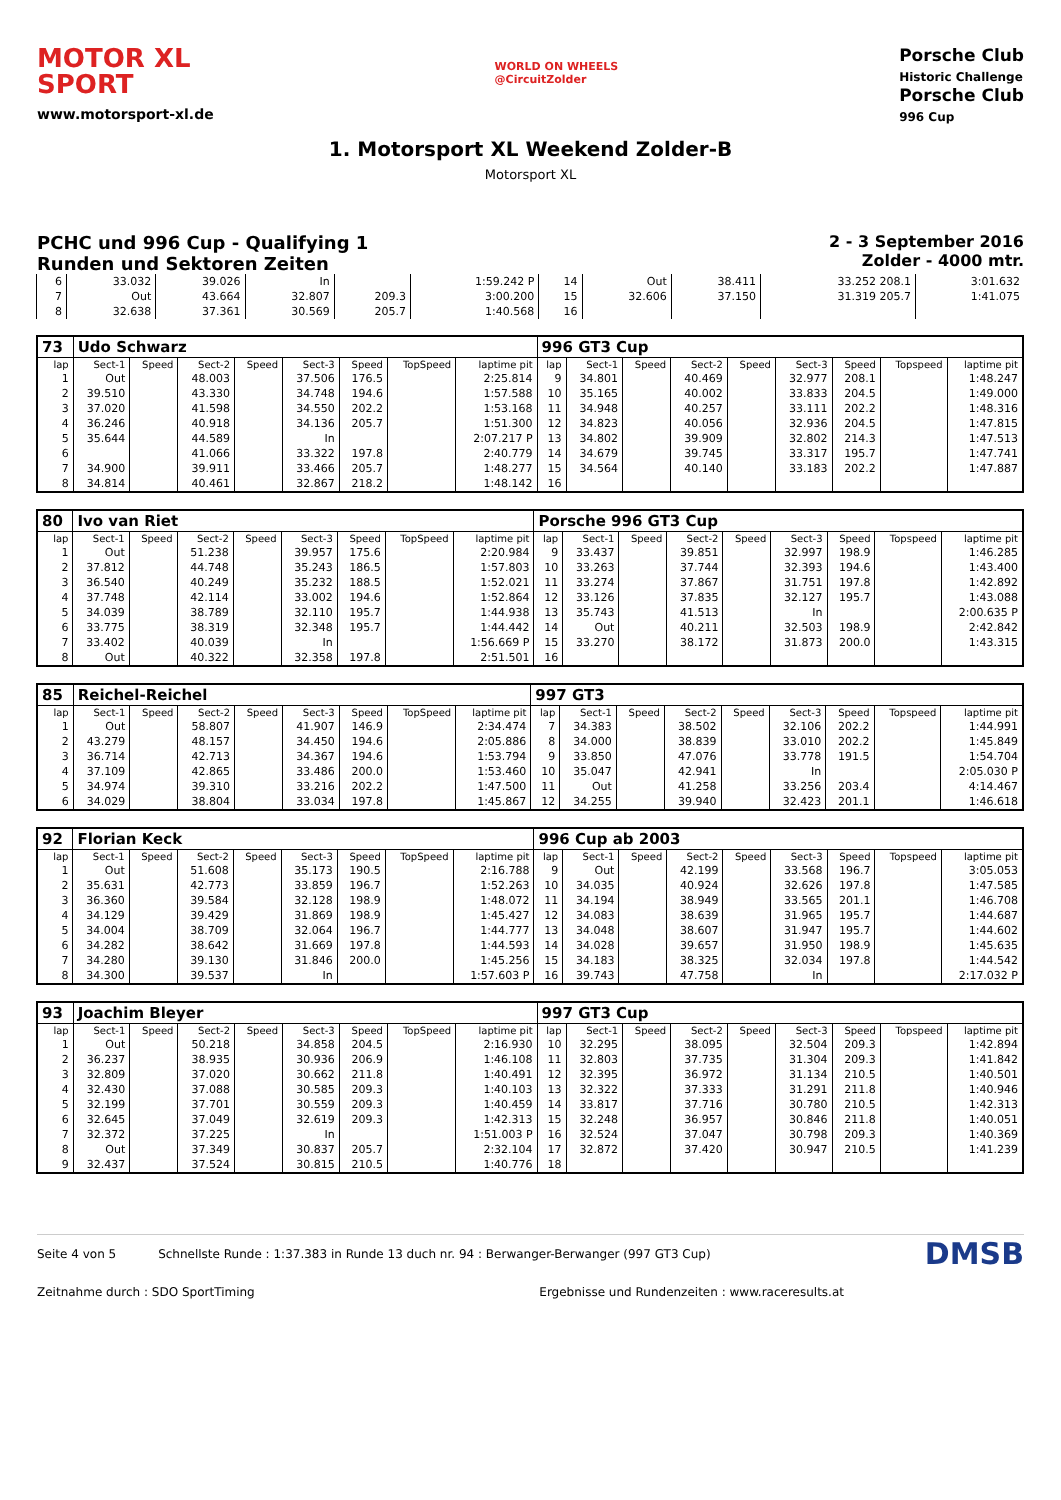MOTOR XL
SPORT
www.motorsport-xl.de
WORLD ON WHEELS
@CircuitZolder
Porsche Club
Historic Challenge
Porsche Club
996 Cup
1. Motorsport XL Weekend Zolder-B
Motorsport XL
PCHC und 996 Cup - Qualifying 1
Runden und Sektoren Zeiten
2 - 3 September 2016
Zolder - 4000 mtr.
| 6 | 33.032 | 39.026 | In | | 1:59.242 P | 14 | Out | 38.411 | 33.252 208.1 | 3:01.632 |
| 7 | Out | 43.664 | 32.807 | 209.3 | 3:00.200 | 15 | 32.606 | 37.150 | 31.319 205.7 | 1:41.075 |
| 8 | 32.638 | 37.361 | 30.569 | 205.7 | 1:40.568 | 16 | | | | |
| 73 | Udo Schwarz | | | | | | | | 996 GT3 Cup | | | | | | | | |
| lap | Sect-1 | Speed | Sect-2 | Speed | Sect-3 | Speed | TopSpeed | laptime pit | lap | Sect-1 | Speed | Sect-2 | Speed | Sect-3 | Speed | Topspeed | laptime pit |
| 1 | Out | | 48.003 | | 37.506 | 176.5 | | 2:25.814 | 9 | 34.801 | | 40.469 | | 32.977 | 208.1 | | 1:48.247 |
| 2 | 39.510 | | 43.330 | | 34.748 | 194.6 | | 1:57.588 | 10 | 35.165 | | 40.002 | | 33.833 | 204.5 | | 1:49.000 |
| 3 | 37.020 | | 41.598 | | 34.550 | 202.2 | | 1:53.168 | 11 | 34.948 | | 40.257 | | 33.111 | 202.2 | | 1:48.316 |
| 4 | 36.246 | | 40.918 | | 34.136 | 205.7 | | 1:51.300 | 12 | 34.823 | | 40.056 | | 32.936 | 204.5 | | 1:47.815 |
| 5 | 35.644 | | 44.589 | | In | | | 2:07.217 P | 13 | 34.802 | | 39.909 | | 32.802 | 214.3 | | 1:47.513 |
| 6 | | | 41.066 | | 33.322 | 197.8 | | 2:40.779 | 14 | 34.679 | | 39.745 | | 33.317 | 195.7 | | 1:47.741 |
| 7 | 34.900 | | 39.911 | | 33.466 | 205.7 | | 1:48.277 | 15 | 34.564 | | 40.140 | | 33.183 | 202.2 | | 1:47.887 |
| 8 | 34.814 | | 40.461 | | 32.867 | 218.2 | | 1:48.142 | 16 | | | | | | | | |
| 80 | Ivo van Riet | | | | | | | | Porsche 996 GT3 Cup | | | | | | | | |
| lap | Sect-1 | Speed | Sect-2 | Speed | Sect-3 | Speed | TopSpeed | laptime pit | lap | Sect-1 | Speed | Sect-2 | Speed | Sect-3 | Speed | Topspeed | laptime pit |
| 1 | Out | | 51.238 | | 39.957 | 175.6 | | 2:20.984 | 9 | 33.437 | | 39.851 | | 32.997 | 198.9 | | 1:46.285 |
| 2 | 37.812 | | 44.748 | | 35.243 | 186.5 | | 1:57.803 | 10 | 33.263 | | 37.744 | | 32.393 | 194.6 | | 1:43.400 |
| 3 | 36.540 | | 40.249 | | 35.232 | 188.5 | | 1:52.021 | 11 | 33.274 | | 37.867 | | 31.751 | 197.8 | | 1:42.892 |
| 4 | 37.748 | | 42.114 | | 33.002 | 194.6 | | 1:52.864 | 12 | 33.126 | | 37.835 | | 32.127 | 195.7 | | 1:43.088 |
| 5 | 34.039 | | 38.789 | | 32.110 | 195.7 | | 1:44.938 | 13 | 35.743 | | 41.513 | | In | | | 2:00.635 P |
| 6 | 33.775 | | 38.319 | | 32.348 | 195.7 | | 1:44.442 | 14 | Out | | 40.211 | | 32.503 | 198.9 | | 2:42.842 |
| 7 | 33.402 | | 40.039 | | In | | | 1:56.669 P | 15 | 33.270 | | 38.172 | | 31.873 | 200.0 | | 1:43.315 |
| 8 | Out | | 40.322 | | 32.358 | 197.8 | | 2:51.501 | 16 | | | | | | | | |
| 85 | Reichel-Reichel | | | | | | | | 997 GT3 | | | | | | | | |
| lap | Sect-1 | Speed | Sect-2 | Speed | Sect-3 | Speed | TopSpeed | laptime pit | lap | Sect-1 | Speed | Sect-2 | Speed | Sect-3 | Speed | Topspeed | laptime pit |
| 1 | Out | | 58.807 | | 41.907 | 146.9 | | 2:34.474 | 7 | 34.383 | | 38.502 | | 32.106 | 202.2 | | 1:44.991 |
| 2 | 43.279 | | 48.157 | | 34.450 | 194.6 | | 2:05.886 | 8 | 34.000 | | 38.839 | | 33.010 | 202.2 | | 1:45.849 |
| 3 | 36.714 | | 42.713 | | 34.367 | 194.6 | | 1:53.794 | 9 | 33.850 | | 47.076 | | 33.778 | 191.5 | | 1:54.704 |
| 4 | 37.109 | | 42.865 | | 33.486 | 200.0 | | 1:53.460 | 10 | 35.047 | | 42.941 | | In | | | 2:05.030 P |
| 5 | 34.974 | | 39.310 | | 33.216 | 202.2 | | 1:47.500 | 11 | Out | | 41.258 | | 33.256 | 203.4 | | 4:14.467 |
| 6 | 34.029 | | 38.804 | | 33.034 | 197.8 | | 1:45.867 | 12 | 34.255 | | 39.940 | | 32.423 | 201.1 | | 1:46.618 |
| 92 | Florian Keck | | | | | | | | 996 Cup ab 2003 | | | | | | | | |
| lap | Sect-1 | Speed | Sect-2 | Speed | Sect-3 | Speed | TopSpeed | laptime pit | lap | Sect-1 | Speed | Sect-2 | Speed | Sect-3 | Speed | Topspeed | laptime pit |
| 1 | Out | | 51.608 | | 35.173 | 190.5 | | 2:16.788 | 9 | Out | | 42.199 | | 33.568 | 196.7 | | 3:05.053 |
| 2 | 35.631 | | 42.773 | | 33.859 | 196.7 | | 1:52.263 | 10 | 34.035 | | 40.924 | | 32.626 | 197.8 | | 1:47.585 |
| 3 | 36.360 | | 39.584 | | 32.128 | 198.9 | | 1:48.072 | 11 | 34.194 | | 38.949 | | 33.565 | 201.1 | | 1:46.708 |
| 4 | 34.129 | | 39.429 | | 31.869 | 198.9 | | 1:45.427 | 12 | 34.083 | | 38.639 | | 31.965 | 195.7 | | 1:44.687 |
| 5 | 34.004 | | 38.709 | | 32.064 | 196.7 | | 1:44.777 | 13 | 34.048 | | 38.607 | | 31.947 | 195.7 | | 1:44.602 |
| 6 | 34.282 | | 38.642 | | 31.669 | 197.8 | | 1:44.593 | 14 | 34.028 | | 39.657 | | 31.950 | 198.9 | | 1:45.635 |
| 7 | 34.280 | | 39.130 | | 31.846 | 200.0 | | 1:45.256 | 15 | 34.183 | | 38.325 | | 32.034 | 197.8 | | 1:44.542 |
| 8 | 34.300 | | 39.537 | | In | | | 1:57.603 P | 16 | 39.743 | | 47.758 | | In | | | 2:17.032 P |
| 93 | Joachim Bleyer | | | | | | | | 997 GT3 Cup | | | | | | | | |
| lap | Sect-1 | Speed | Sect-2 | Speed | Sect-3 | Speed | TopSpeed | laptime pit | lap | Sect-1 | Speed | Sect-2 | Speed | Sect-3 | Speed | Topspeed | laptime pit |
| 1 | Out | | 50.218 | | 34.858 | 204.5 | | 2:16.930 | 10 | 32.295 | | 38.095 | | 32.504 | 209.3 | | 1:42.894 |
| 2 | 36.237 | | 38.935 | | 30.936 | 206.9 | | 1:46.108 | 11 | 32.803 | | 37.735 | | 31.304 | 209.3 | | 1:41.842 |
| 3 | 32.809 | | 37.020 | | 30.662 | 211.8 | | 1:40.491 | 12 | 32.395 | | 36.972 | | 31.134 | 210.5 | | 1:40.501 |
| 4 | 32.430 | | 37.088 | | 30.585 | 209.3 | | 1:40.103 | 13 | 32.322 | | 37.333 | | 31.291 | 211.8 | | 1:40.946 |
| 5 | 32.199 | | 37.701 | | 30.559 | 209.3 | | 1:40.459 | 14 | 33.817 | | 37.716 | | 30.780 | 210.5 | | 1:42.313 |
| 6 | 32.645 | | 37.049 | | 32.619 | 209.3 | | 1:42.313 | 15 | 32.248 | | 36.957 | | 30.846 | 211.8 | | 1:40.051 |
| 7 | 32.372 | | 37.225 | | In | | | 1:51.003 P | 16 | 32.524 | | 37.047 | | 30.798 | 209.3 | | 1:40.369 |
| 8 | Out | | 37.349 | | 30.837 | 205.7 | | 2:32.104 | 17 | 32.872 | | 37.420 | | 30.947 | 210.5 | | 1:41.239 |
| 9 | 32.437 | | 37.524 | | 30.815 | 210.5 | | 1:40.776 | 18 | | | | | | | | |
Seite 4 von 5 Schnellste Runde : 1:37.383 in Runde 13 duch nr. 94 : Berwanger-Berwanger (997 GT3 Cup) DMSB
Zeitnahme durch : SDO SportTiming Ergebnisse und Rundenzeiten : www.raceresults.at